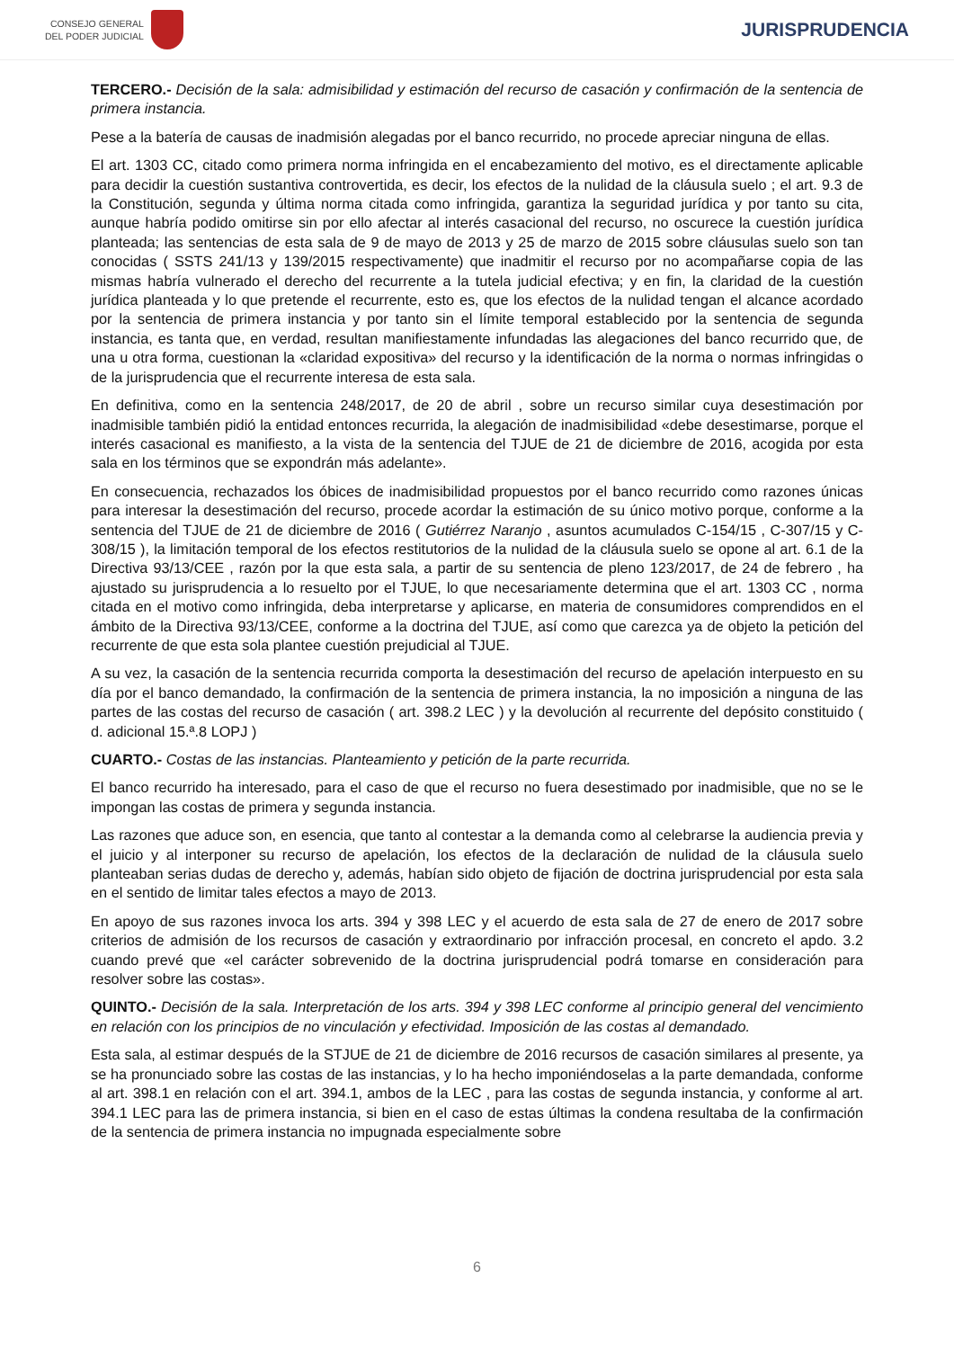CONSEJO GENERAL
DEL PODER JUDICIAL
JURISPRUDENCIA
TERCERO.- Decisión de la sala: admisibilidad y estimación del recurso de casación y confirmación de la sentencia de primera instancia.
Pese a la batería de causas de inadmisión alegadas por el banco recurrido, no procede apreciar ninguna de ellas.
El art. 1303 CC, citado como primera norma infringida en el encabezamiento del motivo, es el directamente aplicable para decidir la cuestión sustantiva controvertida, es decir, los efectos de la nulidad de la cláusula suelo ; el art. 9.3 de la Constitución, segunda y última norma citada como infringida, garantiza la seguridad jurídica y por tanto su cita, aunque habría podido omitirse sin por ello afectar al interés casacional del recurso, no oscurece la cuestión jurídica planteada; las sentencias de esta sala de 9 de mayo de 2013 y 25 de marzo de 2015 sobre cláusulas suelo son tan conocidas ( SSTS 241/13 y 139/2015 respectivamente) que inadmitir el recurso por no acompañarse copia de las mismas habría vulnerado el derecho del recurrente a la tutela judicial efectiva; y en fin, la claridad de la cuestión jurídica planteada y lo que pretende el recurrente, esto es, que los efectos de la nulidad tengan el alcance acordado por la sentencia de primera instancia y por tanto sin el límite temporal establecido por la sentencia de segunda instancia, es tanta que, en verdad, resultan manifiestamente infundadas las alegaciones del banco recurrido que, de una u otra forma, cuestionan la «claridad expositiva» del recurso y la identificación de la norma o normas infringidas o de la jurisprudencia que el recurrente interesa de esta sala.
En definitiva, como en la sentencia 248/2017, de 20 de abril , sobre un recurso similar cuya desestimación por inadmisible también pidió la entidad entonces recurrida, la alegación de inadmisibilidad «debe desestimarse, porque el interés casacional es manifiesto, a la vista de la sentencia del TJUE de 21 de diciembre de 2016, acogida por esta sala en los términos que se expondrán más adelante».
En consecuencia, rechazados los óbices de inadmisibilidad propuestos por el banco recurrido como razones únicas para interesar la desestimación del recurso, procede acordar la estimación de su único motivo porque, conforme a la sentencia del TJUE de 21 de diciembre de 2016 ( Gutiérrez Naranjo , asuntos acumulados C-154/15 , C-307/15 y C-308/15 ), la limitación temporal de los efectos restitutorios de la nulidad de la cláusula suelo se opone al art. 6.1 de la Directiva 93/13/CEE , razón por la que esta sala, a partir de su sentencia de pleno 123/2017, de 24 de febrero , ha ajustado su jurisprudencia a lo resuelto por el TJUE, lo que necesariamente determina que el art. 1303 CC , norma citada en el motivo como infringida, deba interpretarse y aplicarse, en materia de consumidores comprendidos en el ámbito de la Directiva 93/13/CEE, conforme a la doctrina del TJUE, así como que carezca ya de objeto la petición del recurrente de que esta sola plantee cuestión prejudicial al TJUE.
A su vez, la casación de la sentencia recurrida comporta la desestimación del recurso de apelación interpuesto en su día por el banco demandado, la confirmación de la sentencia de primera instancia, la no imposición a ninguna de las partes de las costas del recurso de casación ( art. 398.2 LEC ) y la devolución al recurrente del depósito constituido ( d. adicional 15.ª.8 LOPJ )
CUARTO.- Costas de las instancias. Planteamiento y petición de la parte recurrida.
El banco recurrido ha interesado, para el caso de que el recurso no fuera desestimado por inadmisible, que no se le impongan las costas de primera y segunda instancia.
Las razones que aduce son, en esencia, que tanto al contestar a la demanda como al celebrarse la audiencia previa y el juicio y al interponer su recurso de apelación, los efectos de la declaración de nulidad de la cláusula suelo planteaban serias dudas de derecho y, además, habían sido objeto de fijación de doctrina jurisprudencial por esta sala en el sentido de limitar tales efectos a mayo de 2013.
En apoyo de sus razones invoca los arts. 394 y 398 LEC y el acuerdo de esta sala de 27 de enero de 2017 sobre criterios de admisión de los recursos de casación y extraordinario por infracción procesal, en concreto el apdo. 3.2 cuando prevé que «el carácter sobrevenido de la doctrina jurisprudencial podrá tomarse en consideración para resolver sobre las costas».
QUINTO.- Decisión de la sala. Interpretación de los arts. 394 y 398 LEC conforme al principio general del vencimiento en relación con los principios de no vinculación y efectividad. Imposición de las costas al demandado.
Esta sala, al estimar después de la STJUE de 21 de diciembre de 2016 recursos de casación similares al presente, ya se ha pronunciado sobre las costas de las instancias, y lo ha hecho imponiéndoselas a la parte demandada, conforme al art. 398.1 en relación con el art. 394.1, ambos de la LEC , para las costas de segunda instancia, y conforme al art. 394.1 LEC para las de primera instancia, si bien en el caso de estas últimas la condena resultaba de la confirmación de la sentencia de primera instancia no impugnada especialmente sobre
6